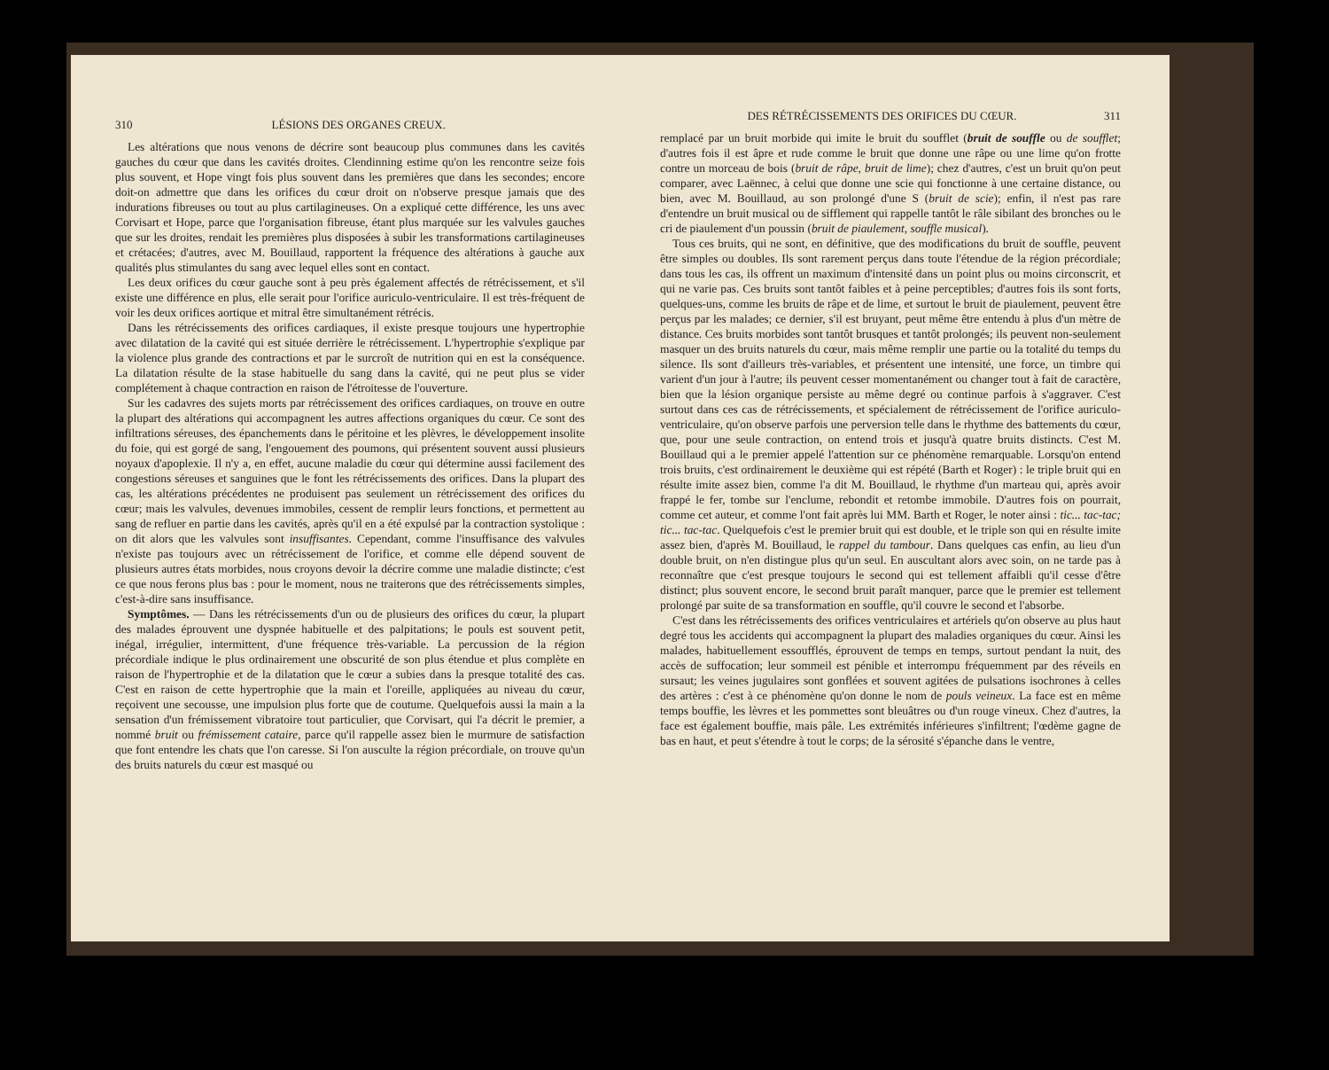310 LÉSIONS DES ORGANES CREUX.
Les altérations que nous venons de décrire sont beaucoup plus communes dans les cavités gauches du cœur que dans les cavités droites. Clendinning estime qu'on les rencontre seize fois plus souvent, et Hope vingt fois plus souvent dans les premières que dans les secondes; encore doit-on admettre que dans les orifices du cœur droit on n'observe presque jamais que des indurations fibreuses ou tout au plus cartilagineuses. On a expliqué cette différence, les uns avec Corvisart et Hope, parce que l'organisation fibreuse, étant plus marquée sur les valvules gauches que sur les droites, rendait les premières plus disposées à subir les transformations cartilagineuses et crétacées; d'autres, avec M. Bouillaud, rapportent la fréquence des altérations à gauche aux qualités plus stimulantes du sang avec lequel elles sont en contact.
Les deux orifices du cœur gauche sont à peu près également affectés de rétrécissement, et s'il existe une différence en plus, elle serait pour l'orifice auriculo-ventriculaire. Il est très-fréquent de voir les deux orifices aortique et mitral être simultanément rétrécis.
Dans les rétrécissements des orifices cardiaques, il existe presque toujours une hypertrophie avec dilatation de la cavité qui est située derrière le rétrécissement. L'hypertrophie s'explique par la violence plus grande des contractions et par le surcroît de nutrition qui en est la conséquence. La dilatation résulte de la stase habituelle du sang dans la cavité, qui ne peut plus se vider complétement à chaque contraction en raison de l'étroitesse de l'ouverture.
Sur les cadavres des sujets morts par rétrécissement des orifices cardiaques, on trouve en outre la plupart des altérations qui accompagnent les autres affections organiques du cœur. Ce sont des infiltrations séreuses, des épanchements dans le péritoine et les plèvres, le développement insolite du foie, qui est gorgé de sang, l'engouement des poumons, qui présentent souvent aussi plusieurs noyaux d'apoplexie. Il n'y a, en effet, aucune maladie du cœur qui détermine aussi facilement des congestions séreuses et sanguines que le font les rétrécissements des orifices. Dans la plupart des cas, les altérations précédentes ne produisent pas seulement un rétrécissement des orifices du cœur; mais les valvules, devenues immobiles, cessent de remplir leurs fonctions, et permettent au sang de refluer en partie dans les cavités, après qu'il en a été expulsé par la contraction systolique : on dit alors que les valvules sont insuffisantes. Cependant, comme l'insuffisance des valvules n'existe pas toujours avec un rétrécissement de l'orifice, et comme elle dépend souvent de plusieurs autres états morbides, nous croyons devoir la décrire comme une maladie distincte; c'est ce que nous ferons plus bas : pour le moment, nous ne traiterons que des rétrécissements simples, c'est-à-dire sans insuffisance.
Symptômes. — Dans les rétrécissements d'un ou de plusieurs des orifices du cœur, la plupart des malades éprouvent une dyspnée habituelle et des palpitations; le pouls est souvent petit, inégal, irrégulier, intermittent, d'une fréquence très-variable. La percussion de la région précordiale indique le plus ordinairement une obscurité de son plus étendue et plus complète en raison de l'hypertrophie et de la dilatation que le cœur a subies dans la presque totalité des cas. C'est en raison de cette hypertrophie que la main et l'oreille, appliquées au niveau du cœur, reçoivent une secousse, une impulsion plus forte que de coutume. Quelquefois aussi la main a la sensation d'un frémissement vibratoire tout particulier, que Corvisart, qui l'a décrit le premier, a nommé bruit ou frémissement cataire, parce qu'il rappelle assez bien le murmure de satisfaction que font entendre les chats que l'on caresse. Si l'on ausculte la région précordiale, on trouve qu'un des bruits naturels du cœur est masqué ou
DES RÉTRÉCISSEMENTS DES ORIFICES DU CŒUR. 311
remplacé par un bruit morbide qui imite le bruit du soufflet (bruit de souffle ou de soufflet; d'autres fois il est âpre et rude comme le bruit que donne une râpe ou une lime qu'on frotte contre un morceau de bois (bruit de râpe, bruit de lime); chez d'autres, c'est un bruit qu'on peut comparer, avec Laënnec, à celui que donne une scie qui fonctionne à une certaine distance, ou bien, avec M. Bouillaud, au son prolongé d'une S (bruit de scie); enfin, il n'est pas rare d'entendre un bruit musical ou de sifflement qui rappelle tantôt le râle sibilant des bronches ou le cri de piaulement d'un poussin (bruit de piaulement, souffle musical).
Tous ces bruits, qui ne sont, en définitive, que des modifications du bruit de souffle, peuvent être simples ou doubles. Ils sont rarement perçus dans toute l'étendue de la région précordiale; dans tous les cas, ils offrent un maximum d'intensité dans un point plus ou moins circonscrit, et qui ne varie pas. Ces bruits sont tantôt faibles et à peine perceptibles; d'autres fois ils sont forts, quelques-uns, comme les bruits de râpe et de lime, et surtout le bruit de piaulement, peuvent être perçus par les malades; ce dernier, s'il est bruyant, peut même être entendu à plus d'un mètre de distance. Ces bruits morbides sont tantôt brusques et tantôt prolongés; ils peuvent non-seulement masquer un des bruits naturels du cœur, mais même remplir une partie ou la totalité du temps du silence. Ils sont d'ailleurs très-variables, et présentent une intensité, une force, un timbre qui varient d'un jour à l'autre; ils peuvent cesser momentanément ou changer tout à fait de caractère, bien que la lésion organique persiste au même degré ou continue parfois à s'aggraver. C'est surtout dans ces cas de rétrécissements, et spécialement de rétrécissement de l'orifice auriculo-ventriculaire, qu'on observe parfois une perversion telle dans le rhythme des battements du cœur, que, pour une seule contraction, on entend trois et jusqu'à quatre bruits distincts. C'est M. Bouillaud qui a le premier appelé l'attention sur ce phénomène remarquable. Lorsqu'on entend trois bruits, c'est ordinairement le deuxième qui est répété (Barth et Roger) : le triple bruit qui en résulte imite assez bien, comme l'a dit M. Bouillaud, le rhythme d'un marteau qui, après avoir frappé le fer, tombe sur l'enclume, rebondit et retombe immobile. D'autres fois on pourrait, comme cet auteur, et comme l'ont fait après lui MM. Barth et Roger, le noter ainsi : tic... tac-tac; tic... tac-tac. Quelquefois c'est le premier bruit qui est double, et le triple son qui en résulte imite assez bien, d'après M. Bouillaud, le rappel du tambour. Dans quelques cas enfin, au lieu d'un double bruit, on n'en distingue plus qu'un seul. En auscultant alors avec soin, on ne tarde pas à reconnaître que c'est presque toujours le second qui est tellement affaibli qu'il cesse d'être distinct; plus souvent encore, le second bruit paraît manquer, parce que le premier est tellement prolongé par suite de sa transformation en souffle, qu'il couvre le second et l'absorbe.
C'est dans les rétrécissements des orifices ventriculaires et artériels qu'on observe au plus haut degré tous les accidents qui accompagnent la plupart des maladies organiques du cœur. Ainsi les malades, habituellement essoufflés, éprouvent de temps en temps, surtout pendant la nuit, des accès de suffocation; leur sommeil est pénible et interrompu fréquemment par des réveils en sursaut; les veines jugulaires sont gonflées et souvent agitées de pulsations isochrones à celles des artères : c'est à ce phénomène qu'on donne le nom de pouls veineux. La face est en même temps bouffie, les lèvres et les pommettes sont bleuâtres ou d'un rouge vineux. Chez d'autres, la face est également bouffie, mais pâle. Les extrémités inférieures s'infiltrent; l'œdème gagne de bas en haut, et peut s'étendre à tout le corps; de la sérosité s'épanche dans le ventre,